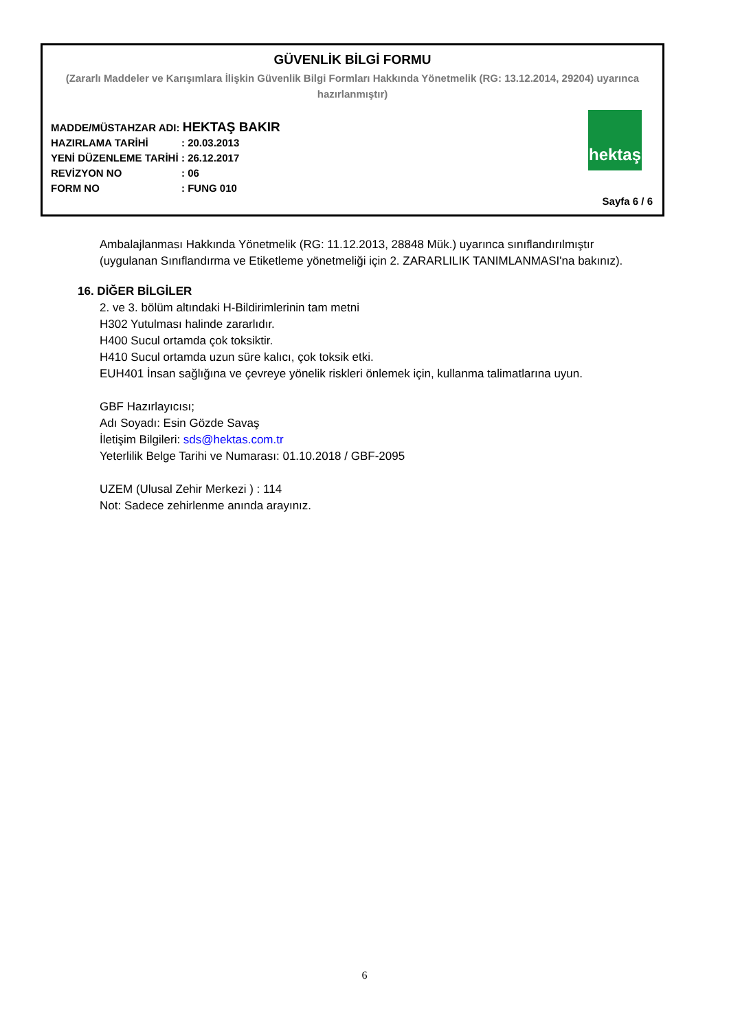GÜVENLİK BİLGİ FORMU
(Zararlı Maddeler ve Karışımlara İlişkin Güvenlik Bilgi Formları Hakkında Yönetmelik (RG: 13.12.2014, 29204) uyarınca hazırlanmıştır)
MADDE/MÜSTAHZAR ADI: HEKTAŞ BAKIR
HAZIRLAMA TARİHİ: 20.03.2013
YENİ DÜZENLEME TARİHİ: 26.12.2017
REVİZYON NO: 06
FORM NO: FUNG 010
hektaş
Sayfa 6 / 6
Ambalajlanması Hakkında Yönetmelik (RG: 11.12.2013, 28848 Mük.) uyarınca sınıflandırılmıştır (uygulanan Sınıflandırma ve Etiketleme yönetmeliği için 2. ZARARLILIK TANIMLANMASI'na bakınız).
16. DİĞER BİLGİLER
2. ve 3. bölüm altındaki H-Bildirimlerinin tam metni
H302 Yutulması halinde zararlıdır.
H400 Sucul ortamda çok toksiktir.
H410 Sucul ortamda uzun süre kalıcı, çok toksik etki.
EUH401 İnsan sağlığına ve çevreye yönelik riskleri önlemek için, kullanma talimatlarına uyun.
GBF Hazırlayıcısı;
Adı Soyadı: Esin Gözde Savaş
İletişim Bilgileri: sds@hektas.com.tr
Yeterlilik Belge Tarihi ve Numarası: 01.10.2018 / GBF-2095
UZEM (Ulusal Zehir Merkezi ) : 114
Not: Sadece zehirlenme anında arayınız.
6